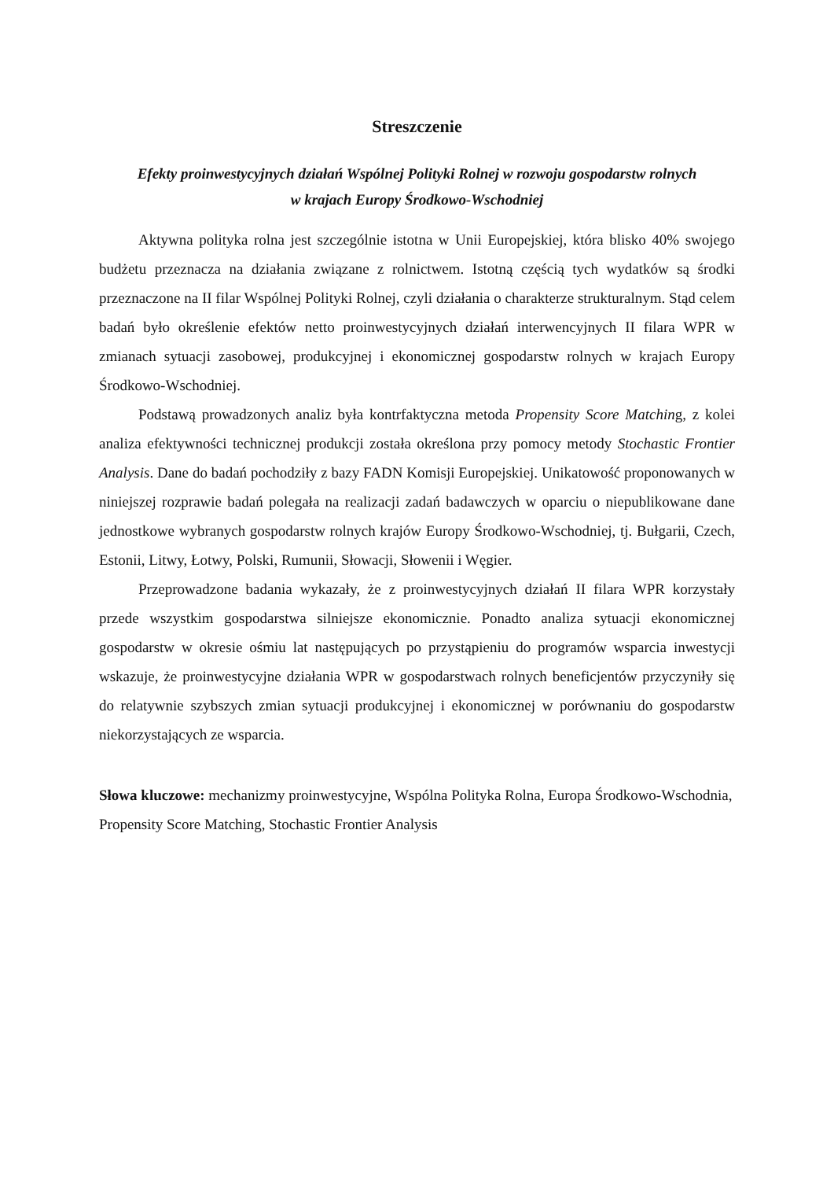Streszczenie
Efekty proinwestycyjnych działań Wspólnej Polityki Rolnej w rozwoju gospodarstw rolnych
w krajach Europy Środkowo-Wschodniej
Aktywna polityka rolna jest szczególnie istotna w Unii Europejskiej, która blisko 40% swojego budżetu przeznacza na działania związane z rolnictwem. Istotną częścią tych wydatków są środki przeznaczone na II filar Wspólnej Polityki Rolnej, czyli działania o charakterze strukturalnym. Stąd celem badań było określenie efektów netto proinwestycyjnych działań interwencyjnych II filara WPR w zmianach sytuacji zasobowej, produkcyjnej i ekonomicznej gospodarstw rolnych w krajach Europy Środkowo-Wschodniej.
Podstawą prowadzonych analiz była kontrfaktyczna metoda Propensity Score Matching, z kolei analiza efektywności technicznej produkcji została określona przy pomocy metody Stochastic Frontier Analysis. Dane do badań pochodziły z bazy FADN Komisji Europejskiej. Unikatowość proponowanych w niniejszej rozprawie badań polegała na realizacji zadań badawczych w oparciu o niepublikowane dane jednostkowe wybranych gospodarstw rolnych krajów Europy Środkowo-Wschodniej, tj. Bułgarii, Czech, Estonii, Litwy, Łotwy, Polski, Rumunii, Słowacji, Słowenii i Węgier.
Przeprowadzone badania wykazały, że z proinwestycyjnych działań II filara WPR korzystały przede wszystkim gospodarstwa silniejsze ekonomicznie. Ponadto analiza sytuacji ekonomicznej gospodarstw w okresie ośmiu lat następujących po przystąpieniu do programów wsparcia inwestycji wskazuje, że proinwestycyjne działania WPR w gospodarstwach rolnych beneficjentów przyczyniły się do relatywnie szybszych zmian sytuacji produkcyjnej i ekonomicznej w porównaniu do gospodarstw niekorzystających ze wsparcia.
Słowa kluczowe: mechanizmy proinwestycyjne, Wspólna Polityka Rolna, Europa Środkowo-Wschodnia, Propensity Score Matching, Stochastic Frontier Analysis